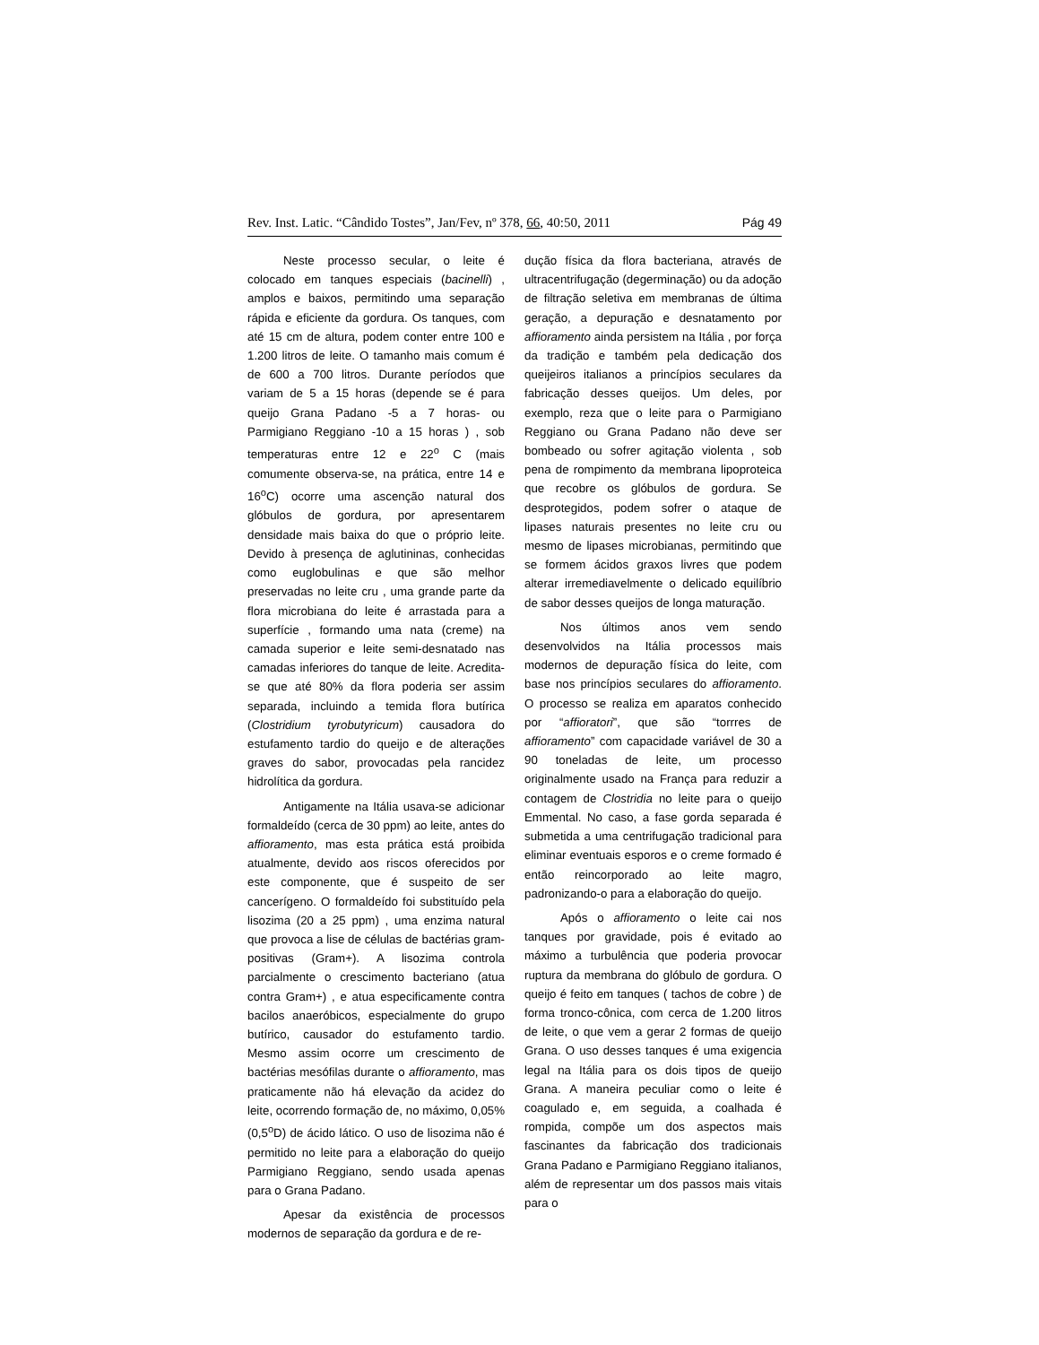Rev. Inst. Latic. “Cândido Tostes”, Jan/Fev, nº 378, 66, 40:50, 2011 Pág 49
Neste processo secular, o leite é colocado em tanques especiais (bacinelli) , amplos e baixos, permitindo uma separação rápida e eficiente da gordura. Os tanques, com até 15 cm de altura, podem conter entre 100 e 1.200 litros de leite. O tamanho mais comum é de 600 a 700 litros. Durante períodos que variam de 5 a 15 horas (depende se é para queijo Grana Padano -5 a 7 horas- ou Parmigiano Reggiano -10 a 15 horas ) , sob temperaturas entre 12 e 22<sup>o</sup> C (mais comumente observa-se, na prática, entre 14 e 16<sup>o</sup>C) ocorre uma ascenção natural dos glóbulos de gordura, por apresentarem densidade mais baixa do que o próprio leite. Devido à presença de aglutininas, conhecidas como euglobulinas e que são melhor preservadas no leite cru , uma grande parte da flora microbiana do leite é arrastada para a superfície , formando uma nata (creme) na camada superior e leite semi-desnatado nas camadas inferiores do tanque de leite. Acredita-se que até 80% da flora poderia ser assim separada, incluindo a temida flora butírica (Clostridium tyrobutyricum) causadora do estufamento tardio do queijo e de alterações graves do sabor, provocadas pela rancidez hidrolítica da gordura.
Antigamente na Itália usava-se adicionar formaldeído (cerca de 30 ppm) ao leite, antes do affioramento, mas esta prática está proibida atualmente, devido aos riscos oferecidos por este componente, que é suspeito de ser cancerígeno. O formaldeído foi substituído pela lisozima (20 a 25 ppm) , uma enzima natural que provoca a lise de células de bactérias gram-positivas (Gram+). A lisozima controla parcialmente o crescimento bacteriano (atua contra Gram+) , e atua especificamente contra bacilos anaeróbicos, especialmente do grupo butírico, causador do estufamento tardio. Mesmo assim ocorre um crescimento de bactérias mesófilas durante o affioramento, mas praticamente não há elevação da acidez do leite, ocorrendo formação de, no máximo, 0,05% (0,5<sup>o</sup>D) de ácido lático. O uso de lisozima não é permitido no leite para a elaboração do queijo Parmigiano Reggiano, sendo usada apenas para o Grana Padano.
Apesar da existência de processos modernos de separação da gordura e de re-
dução física da flora bacteriana, através de ultracentrifugação (degerminação) ou da adoção de filtração seletiva em membranas de última geração, a depuração e desnatamento por affioramento ainda persistem na Itália , por força da tradição e também pela dedicação dos queijeiros italianos a princípios seculares da fabricação desses queijos. Um deles, por exemplo, reza que o leite para o Parmigiano Reggiano ou Grana Padano não deve ser bombeado ou sofrer agitação violenta , sob pena de rompimento da membrana lipoproteica que recobre os glóbulos de gordura. Se desprotegidos, podem sofrer o ataque de lipases naturais presentes no leite cru ou mesmo de lipases microbianas, permitindo que se formem ácidos graxos livres que podem alterar irremediavelmente o delicado equilíbrio de sabor desses queijos de longa maturação.
Nos últimos anos vem sendo desenvolvidos na Itália processos mais modernos de depuração física do leite, com base nos princípios seculares do affioramento. O processo se realiza em aparatos conhecido por “affioratori”, que são “torrres de affioramento” com capacidade variável de 30 a 90 toneladas de leite, um processo originalmente usado na França para reduzir a contagem de Clostridia no leite para o queijo Emmental. No caso, a fase gorda separada é submetida a uma centrifugação tradicional para eliminar eventuais esporos e o creme formado é então reincorporado ao leite magro, padronizando-o para a elaboração do queijo.
Após o affioramento o leite cai nos tanques por gravidade, pois é evitado ao máximo a turbulência que poderia provocar ruptura da membrana do glóbulo de gordura. O queijo é feito em tanques ( tachos de cobre ) de forma tronco-cônica, com cerca de 1.200 litros de leite, o que vem a gerar 2 formas de queijo Grana. O uso desses tanques é uma exigencia legal na Itália para os dois tipos de queijo Grana. A maneira peculiar como o leite é coagulado e, em seguida, a coalhada é rompida, compõe um dos aspectos mais fascinantes da fabricação dos tradicionais Grana Padano e Parmigiano Reggiano italianos, além de representar um dos passos mais vitais para o